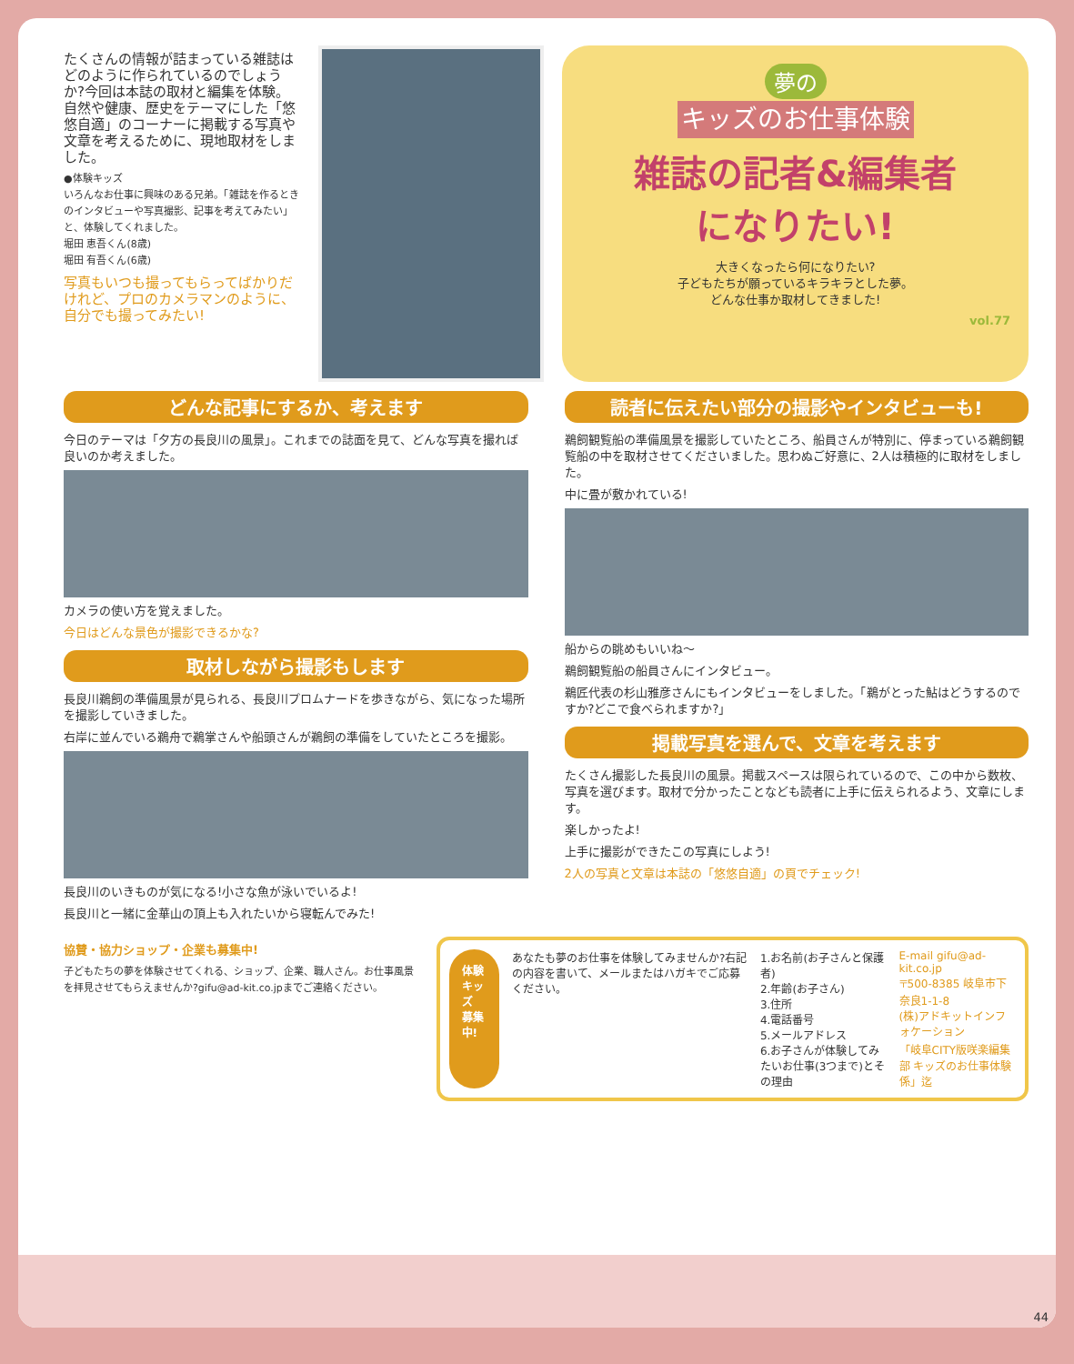たくさんの情報が詰まっている雑誌はどのように作られているのでしょうか?今回は本誌の取材と編集を体験。自然や健康、歴史をテーマにした「悠悠自適」のコーナーに掲載する写真や文章を考えるために、現地取材をしました。
●体験キッズ
いろんなお仕事に興味のある兄弟。「雑誌を作るときのインタビューや写真撮影、記事を考えてみたい」と、体験してくれました。
堀田 恵吾くん(8歳)
堀田 有吾くん(6歳)
写真もいつも撮ってもらってばかりだけれど、プロのカメラマンのように、自分でも撮ってみたい!
夢の
キッズのお仕事体験
雑誌の記者&編集者
になりたい!
大きくなったら何になりたい?
子どもたちが願っているキラキラとした夢。
どんな仕事か取材してきました!
vol.77
どんな記事にするか、考えます
今日のテーマは「夕方の長良川の風景」。これまでの誌面を見て、どんな写真を撮れば良いのか考えました。
カメラの使い方を覚えました。
今日はどんな景色が撮影できるかな?
取材しながら撮影もします
長良川鵜飼の準備風景が見られる、長良川プロムナードを歩きながら、気になった場所を撮影していきました。
右岸に並んでいる鵜舟で鵜掌さんや船頭さんが鵜飼の準備をしていたところを撮影。
長良川のいきものが気になる!小さな魚が泳いでいるよ!
長良川と一緒に金華山の頂上も入れたいから寝転んでみた!
読者に伝えたい部分の撮影やインタビューも!
鵜飼観覧船の準備風景を撮影していたところ、船員さんが特別に、停まっている鵜飼観覧船の中を取材させてくださいました。思わぬご好意に、2人は積極的に取材をしました。
中に畳が敷かれている!
船からの眺めもいいね〜
鵜飼観覧船の船員さんにインタビュー。
鵜匠代表の杉山雅彦さんにもインタビューをしました。「鵜がとった鮎はどうするのですか?どこで食べられますか?」
掲載写真を選んで、文章を考えます
たくさん撮影した長良川の風景。掲載スペースは限られているので、この中から数枚、写真を選びます。取材で分かったことなども読者に上手に伝えられるよう、文章にします。
楽しかったよ!
上手に撮影ができたこの写真にしよう!
2人の写真と文章は本誌の「悠悠自適」の頁でチェック!
協賛・協力ショップ・企業も募集中!
子どもたちの夢を体験させてくれる、ショップ、企業、職人さん。お仕事風景を拝見させてもらえませんか?gifu@ad-kit.co.jpまでご連絡ください。
体験キッズ
募集中!
あなたも夢のお仕事を体験してみませんか?右記の内容を書いて、メールまたはハガキでご応募ください。
1.お名前(お子さんと保護者)
2.年齢(お子さん)
3.住所
4.電話番号
5.メールアドレス
6.お子さんが体験してみたいお仕事(3つまで)とその理由
E-mail gifu@ad-kit.co.jp
〒500-8385 岐阜市下奈良1-1-8
(株)アドキットインフォケーション
「岐阜CITY版咲楽編集部 キッズのお仕事体験係」迄
44